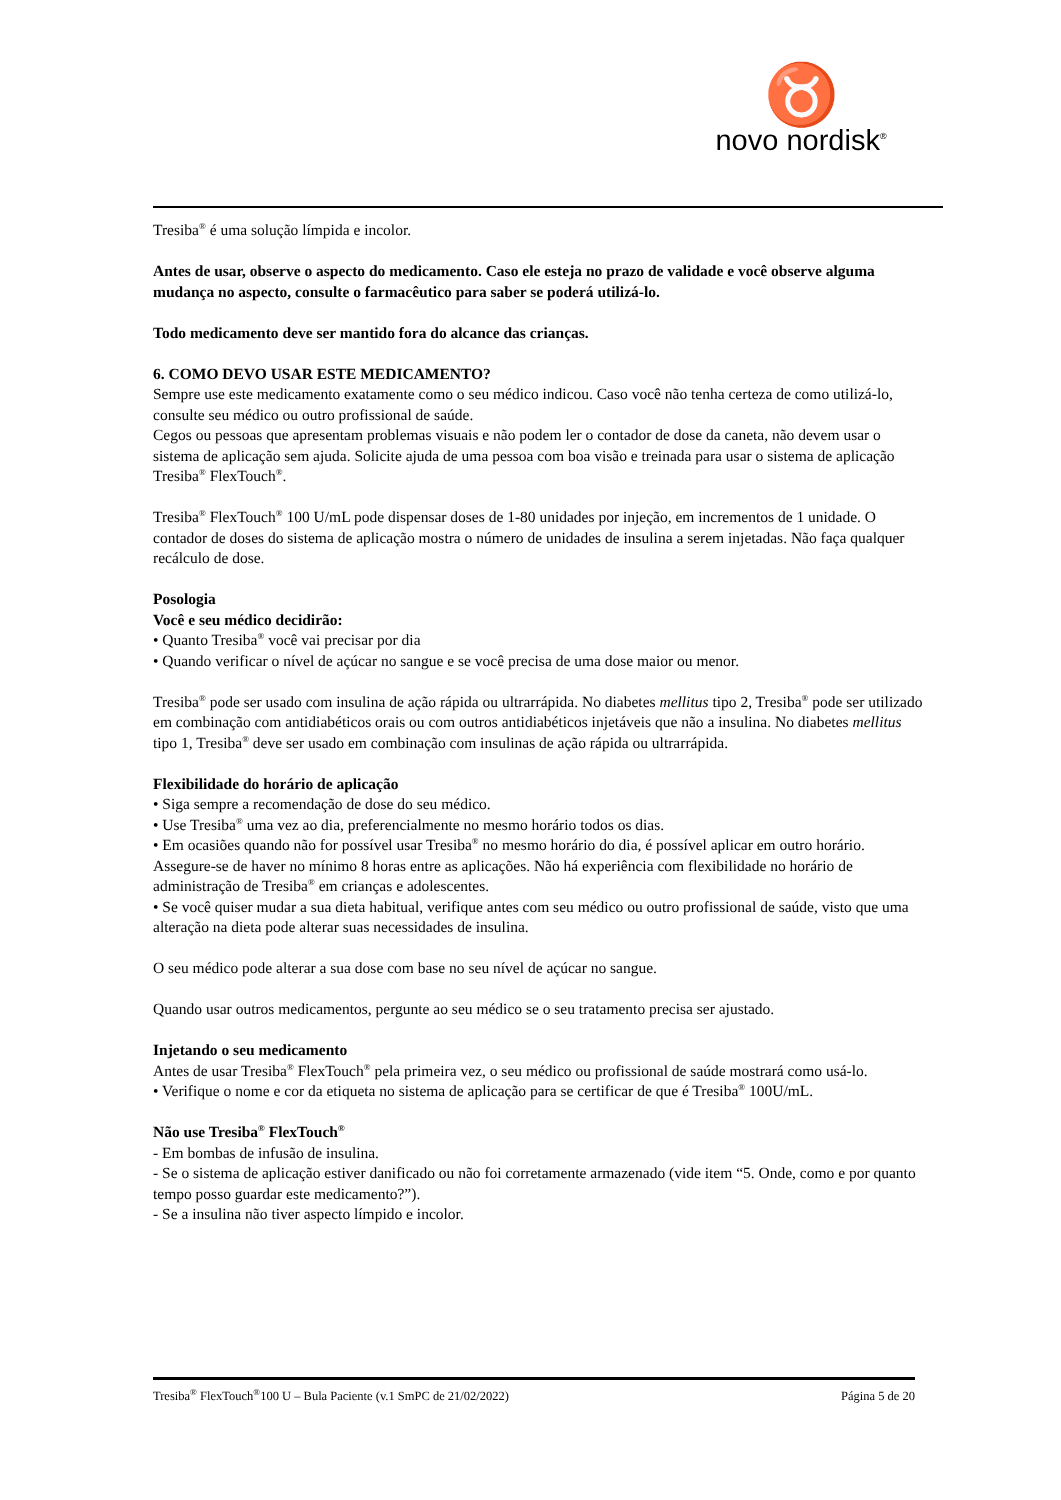♉
novo nordisk<sup>®</sup>
Tresiba<sup>®</sup> é uma solução límpida e incolor.
Antes de usar, observe o aspecto do medicamento. Caso ele esteja no prazo de validade e você observe alguma mudança no aspecto, consulte o farmacêutico para saber se poderá utilizá-lo.
Todo medicamento deve ser mantido fora do alcance das crianças.
6. COMO DEVO USAR ESTE MEDICAMENTO?
Sempre use este medicamento exatamente como o seu médico indicou. Caso você não tenha certeza de como utilizá-lo, consulte seu médico ou outro profissional de saúde.
Cegos ou pessoas que apresentam problemas visuais e não podem ler o contador de dose da caneta, não devem usar o sistema de aplicação sem ajuda. Solicite ajuda de uma pessoa com boa visão e treinada para usar o sistema de aplicação Tresiba<sup>®</sup> FlexTouch<sup>®</sup>.
Tresiba<sup>®</sup> FlexTouch<sup>®</sup> 100 U/mL pode dispensar doses de 1-80 unidades por injeção, em incrementos de 1 unidade. O contador de doses do sistema de aplicação mostra o número de unidades de insulina a serem injetadas. Não faça qualquer recálculo de dose.
Posologia
Você e seu médico decidirão:
• Quanto Tresiba<sup>®</sup> você vai precisar por dia
• Quando verificar o nível de açúcar no sangue e se você precisa de uma dose maior ou menor.
Tresiba<sup>®</sup> pode ser usado com insulina de ação rápida ou ultrarrápida. No diabetes mellitus tipo 2, Tresiba<sup>®</sup> pode ser utilizado em combinação com antidiabéticos orais ou com outros antidiabéticos injetáveis que não a insulina. No diabetes mellitus tipo 1, Tresiba<sup>®</sup> deve ser usado em combinação com insulinas de ação rápida ou ultrarrápida.
Flexibilidade do horário de aplicação
• Siga sempre a recomendação de dose do seu médico.
• Use Tresiba<sup>®</sup> uma vez ao dia, preferencialmente no mesmo horário todos os dias.
• Em ocasiões quando não for possível usar Tresiba<sup>®</sup> no mesmo horário do dia, é possível aplicar em outro horário. Assegure-se de haver no mínimo 8 horas entre as aplicações. Não há experiência com flexibilidade no horário de administração de Tresiba<sup>®</sup> em crianças e adolescentes.
• Se você quiser mudar a sua dieta habitual, verifique antes com seu médico ou outro profissional de saúde, visto que uma alteração na dieta pode alterar suas necessidades de insulina.
O seu médico pode alterar a sua dose com base no seu nível de açúcar no sangue.
Quando usar outros medicamentos, pergunte ao seu médico se o seu tratamento precisa ser ajustado.
Injetando o seu medicamento
Antes de usar Tresiba<sup>®</sup> FlexTouch<sup>®</sup> pela primeira vez, o seu médico ou profissional de saúde mostrará como usá-lo.
• Verifique o nome e cor da etiqueta no sistema de aplicação para se certificar de que é Tresiba<sup>®</sup> 100U/mL.
Não use Tresiba<sup>®</sup> FlexTouch<sup>®</sup>
- Em bombas de infusão de insulina.
- Se o sistema de aplicação estiver danificado ou não foi corretamente armazenado (vide item “5. Onde, como e por quanto tempo posso guardar este medicamento?”).
- Se a insulina não tiver aspecto límpido e incolor.
Tresiba<sup>®</sup> FlexTouch<sup>®</sup>100 U – Bula Paciente (v.1 SmPC de 21/02/2022) Página 5 de 20